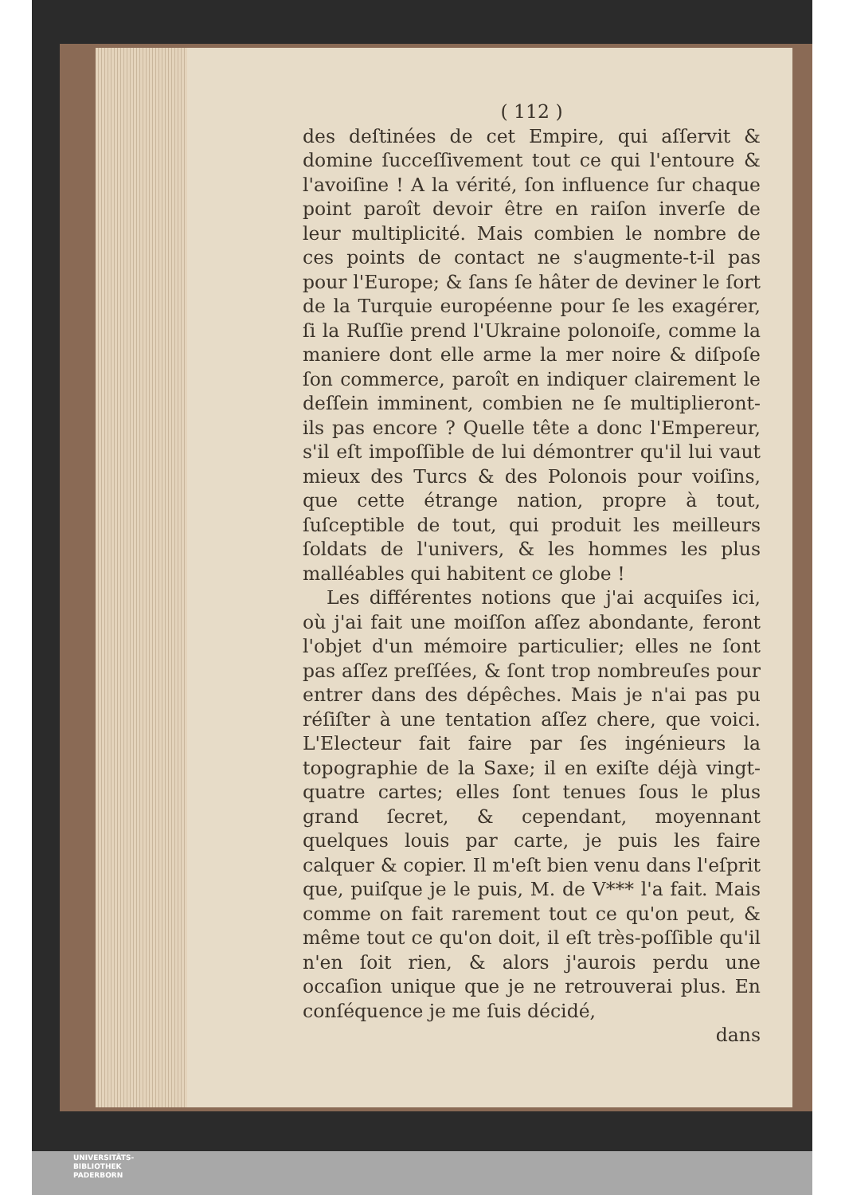( 112 )
des deſtinées de cet Empire, qui aſſervit & domine ſucceſſivement tout ce qui l'entoure & l'avoiſine ! A la vérité, ſon influence ſur chaque point paroît devoir être en raiſon inverſe de leur multiplicité. Mais combien le nombre de ces points de contact ne s'augmente-t-il pas pour l'Europe; & ſans ſe hâter de deviner le ſort de la Turquie européenne pour ſe les exagérer, ſi la Ruſſie prend l'Ukraine polonoiſe, comme la maniere dont elle arme la mer noire & diſpoſe ſon commerce, paroît en indiquer clairement le deſſein imminent, combien ne ſe multiplieront-ils pas encore ? Quelle tête a donc l'Empereur, s'il eſt impoſſible de lui démontrer qu'il lui vaut mieux des Turcs & des Polonois pour voiſins, que cette étrange nation, propre à tout, ſuſceptible de tout, qui produit les meilleurs ſoldats de l'univers, & les hommes les plus malléables qui habitent ce globe !
Les différentes notions que j'ai acquiſes ici, où j'ai fait une moiſſon aſſez abondante, feront l'objet d'un mémoire particulier; elles ne ſont pas aſſez preſſées, & ſont trop nombreuſes pour entrer dans des dépêches. Mais je n'ai pas pu réſiſter à une tentation aſſez chere, que voici. L'Electeur fait faire par ſes ingénieurs la topographie de la Saxe; il en exiſte déjà vingt-quatre cartes; elles ſont tenues ſous le plus grand ſecret, & cependant, moyennant quelques louis par carte, je puis les faire calquer & copier. Il m'eſt bien venu dans l'eſprit que, puiſque je le puis, M. de V*** l'a fait. Mais comme on fait rarement tout ce qu'on peut, & même tout ce qu'on doit, il eſt très-poſſible qu'il n'en ſoit rien, & alors j'aurois perdu une occaſion unique que je ne retrouverai plus. En conſéquence je me ſuis décidé,
dans
UNIVERSITÄTS-
BIBLIOTHEK
PADERBORN